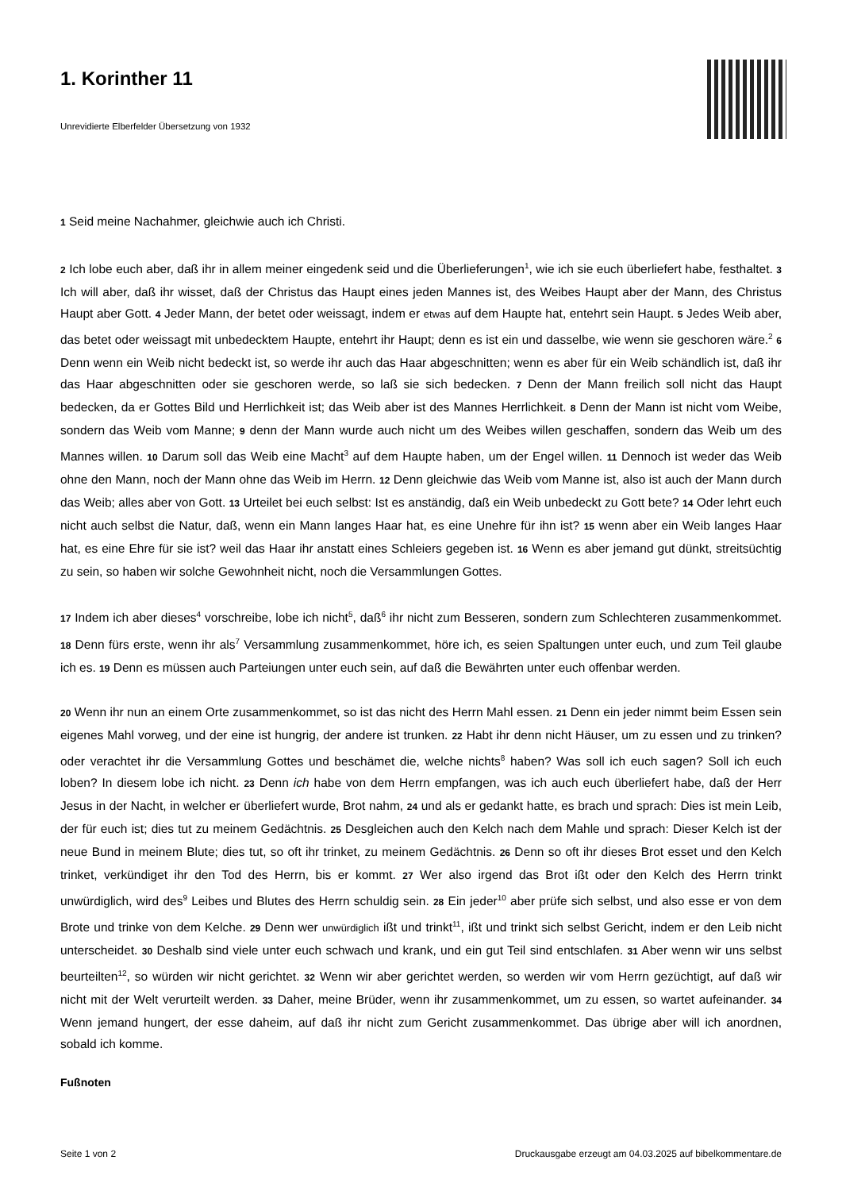1. Korinther 11
Unrevidierte Elberfelder Übersetzung von 1932
1 Seid meine Nachahmer, gleichwie auch ich Christi.
2 Ich lobe euch aber, daß ihr in allem meiner eingedenk seid und die Überlieferungen<sup>1</sup>, wie ich sie euch überliefert habe, festhaltet. 3 Ich will aber, daß ihr wisset, daß der Christus das Haupt eines jeden Mannes ist, des Weibes Haupt aber der Mann, des Christus Haupt aber Gott. 4 Jeder Mann, der betet oder weissagt, indem er etwas auf dem Haupte hat, entehrt sein Haupt. 5 Jedes Weib aber, das betet oder weissagt mit unbedecktem Haupte, entehrt ihr Haupt; denn es ist ein und dasselbe, wie wenn sie geschoren wäre.<sup>2</sup> 6 Denn wenn ein Weib nicht bedeckt ist, so werde ihr auch das Haar abgeschnitten; wenn es aber für ein Weib schändlich ist, daß ihr das Haar abgeschnitten oder sie geschoren werde, so laß sie sich bedecken. 7 Denn der Mann freilich soll nicht das Haupt bedecken, da er Gottes Bild und Herrlichkeit ist; das Weib aber ist des Mannes Herrlichkeit. 8 Denn der Mann ist nicht vom Weibe, sondern das Weib vom Manne; 9 denn der Mann wurde auch nicht um des Weibes willen geschaffen, sondern das Weib um des Mannes willen. 10 Darum soll das Weib eine Macht<sup>3</sup> auf dem Haupte haben, um der Engel willen. 11 Dennoch ist weder das Weib ohne den Mann, noch der Mann ohne das Weib im Herrn. 12 Denn gleichwie das Weib vom Manne ist, also ist auch der Mann durch das Weib; alles aber von Gott. 13 Urteilet bei euch selbst: Ist es anständig, daß ein Weib unbedeckt zu Gott bete? 14 Oder lehrt euch nicht auch selbst die Natur, daß, wenn ein Mann langes Haar hat, es eine Unehre für ihn ist? 15 wenn aber ein Weib langes Haar hat, es eine Ehre für sie ist? weil das Haar ihr anstatt eines Schleiers gegeben ist. 16 Wenn es aber jemand gut dünkt, streitsüchtig zu sein, so haben wir solche Gewohnheit nicht, noch die Versammlungen Gottes.
17 Indem ich aber dieses<sup>4</sup> vorschreibe, lobe ich nicht<sup>5</sup>, daß<sup>6</sup> ihr nicht zum Besseren, sondern zum Schlechteren zusammenkommet. 18 Denn fürs erste, wenn ihr als<sup>7</sup> Versammlung zusammenkommet, höre ich, es seien Spaltungen unter euch, und zum Teil glaube ich es. 19 Denn es müssen auch Parteiungen unter euch sein, auf daß die Bewährten unter euch offenbar werden.
20 Wenn ihr nun an einem Orte zusammenkommet, so ist das nicht des Herrn Mahl essen. 21 Denn ein jeder nimmt beim Essen sein eigenes Mahl vorweg, und der eine ist hungrig, der andere ist trunken. 22 Habt ihr denn nicht Häuser, um zu essen und zu trinken? oder verachtet ihr die Versammlung Gottes und beschämet die, welche nichts<sup>8</sup> haben? Was soll ich euch sagen? Soll ich euch loben? In diesem lobe ich nicht. 23 Denn ich habe von dem Herrn empfangen, was ich auch euch überliefert habe, daß der Herr Jesus in der Nacht, in welcher er überliefert wurde, Brot nahm, 24 und als er gedankt hatte, es brach und sprach: Dies ist mein Leib, der für euch ist; dies tut zu meinem Gedächtnis. 25 Desgleichen auch den Kelch nach dem Mahle und sprach: Dieser Kelch ist der neue Bund in meinem Blute; dies tut, so oft ihr trinket, zu meinem Gedächtnis. 26 Denn so oft ihr dieses Brot esset und den Kelch trinket, verkündiget ihr den Tod des Herrn, bis er kommt. 27 Wer also irgend das Brot ißt oder den Kelch des Herrn trinkt unwürdiglich, wird des<sup>9</sup> Leibes und Blutes des Herrn schuldig sein. 28 Ein jeder<sup>10</sup> aber prüfe sich selbst, und also esse er von dem Brote und trinke von dem Kelche. 29 Denn wer unwürdiglich ißt und trinkt<sup>11</sup>, ißt und trinkt sich selbst Gericht, indem er den Leib nicht unterscheidet. 30 Deshalb sind viele unter euch schwach und krank, und ein gut Teil sind entschlafen. 31 Aber wenn wir uns selbst beurteilten<sup>12</sup>, so würden wir nicht gerichtet. 32 Wenn wir aber gerichtet werden, so werden wir vom Herrn gezüchtigt, auf daß wir nicht mit der Welt verurteilt werden. 33 Daher, meine Brüder, wenn ihr zusammenkommet, um zu essen, so wartet aufeinander. 34 Wenn jemand hungert, der esse daheim, auf daß ihr nicht zum Gericht zusammenkommet. Das übrige aber will ich anordnen, sobald ich komme.
Fußnoten
Seite 1 von 2 Druckausgabe erzeugt am 04.03.2025 auf bibelkommentare.de